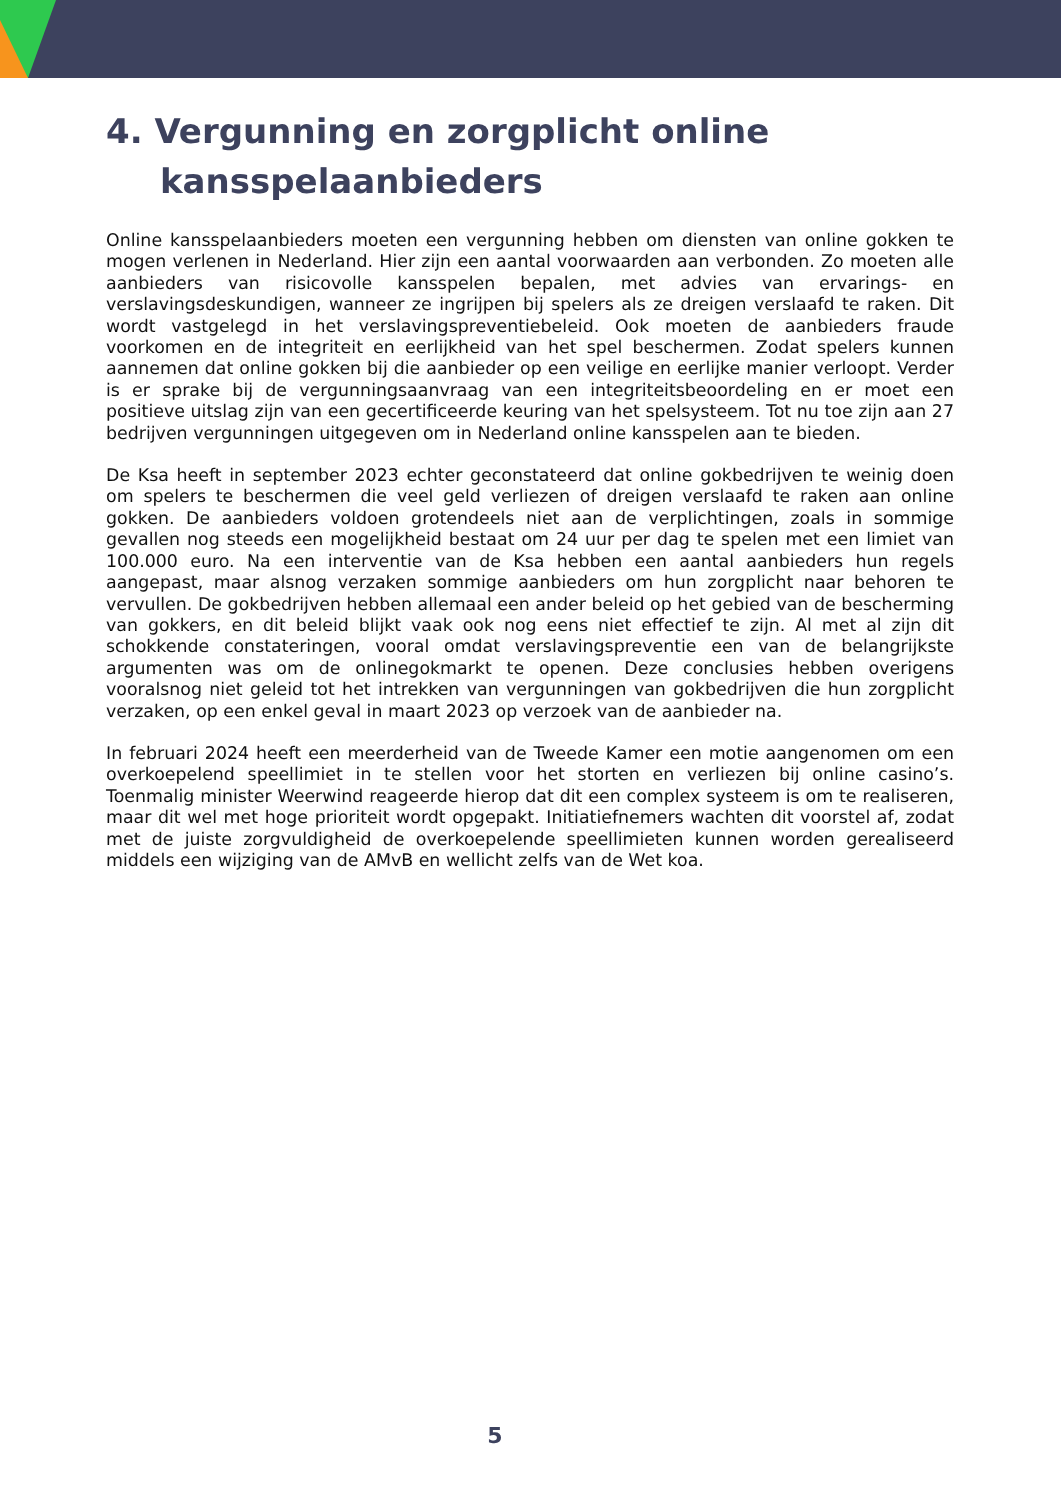4. Vergunning en zorgplicht online
kansspelaanbieders
Online kansspelaanbieders moeten een vergunning hebben om diensten van online gokken te mogen verlenen in Nederland. Hier zijn een aantal voorwaarden aan verbonden. Zo moeten alle aanbieders van risicovolle kansspelen bepalen, met advies van ervarings- en verslavingsdeskundigen, wanneer ze ingrijpen bij spelers als ze dreigen verslaafd te raken. Dit wordt vastgelegd in het verslavingspreventiebeleid. Ook moeten de aanbieders fraude voorkomen en de integriteit en eerlijkheid van het spel beschermen. Zodat spelers kunnen aannemen dat online gokken bij die aanbieder op een veilige en eerlijke manier verloopt. Verder is er sprake bij de vergunningsaanvraag van een integriteitsbeoordeling en er moet een positieve uitslag zijn van een gecertificeerde keuring van het spelsysteem. Tot nu toe zijn aan 27 bedrijven vergunningen uitgegeven om in Nederland online kansspelen aan te bieden.
De Ksa heeft in september 2023 echter geconstateerd dat online gokbedrijven te weinig doen om spelers te beschermen die veel geld verliezen of dreigen verslaafd te raken aan online gokken. De aanbieders voldoen grotendeels niet aan de verplichtingen, zoals in sommige gevallen nog steeds een mogelijkheid bestaat om 24 uur per dag te spelen met een limiet van 100.000 euro. Na een interventie van de Ksa hebben een aantal aanbieders hun regels aangepast, maar alsnog verzaken sommige aanbieders om hun zorgplicht naar behoren te vervullen. De gokbedrijven hebben allemaal een ander beleid op het gebied van de bescherming van gokkers, en dit beleid blijkt vaak ook nog eens niet effectief te zijn. Al met al zijn dit schokkende constateringen, vooral omdat verslavingspreventie een van de belangrijkste argumenten was om de onlinegokmarkt te openen. Deze conclusies hebben overigens vooralsnog niet geleid tot het intrekken van vergunningen van gokbedrijven die hun zorgplicht verzaken, op een enkel geval in maart 2023 op verzoek van de aanbieder na.
In februari 2024 heeft een meerderheid van de Tweede Kamer een motie aangenomen om een overkoepelend speellimiet in te stellen voor het storten en verliezen bij online casino’s. Toenmalig minister Weerwind reageerde hierop dat dit een complex systeem is om te realiseren, maar dit wel met hoge prioriteit wordt opgepakt. Initiatiefnemers wachten dit voorstel af, zodat met de juiste zorgvuldigheid de overkoepelende speellimieten kunnen worden gerealiseerd middels een wijziging van de AMvB en wellicht zelfs van de Wet koa.
5